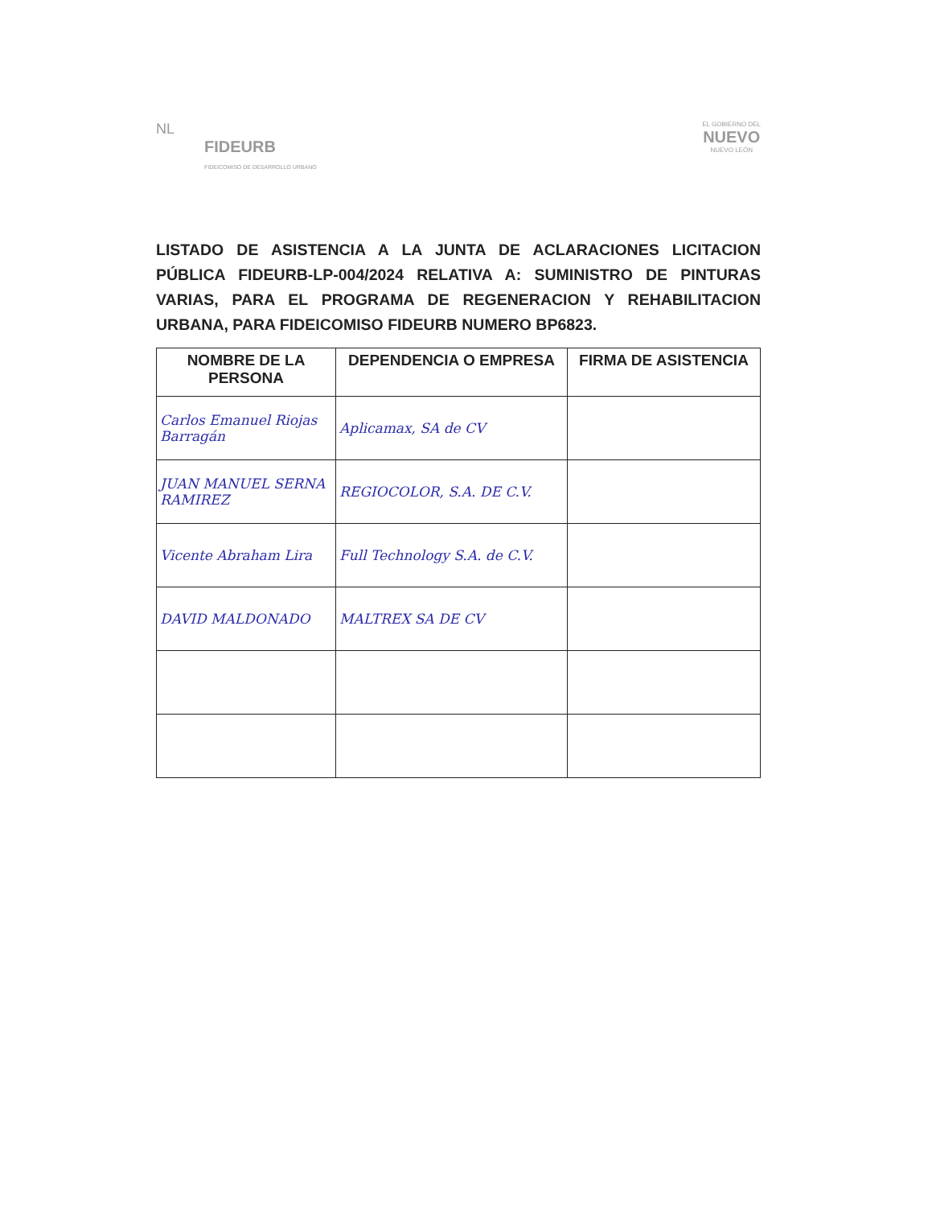NL
FIDEURB
FIDEICOMISO DE DESARROLLO URBANO
EL GOBIERNO DEL
NUEVO
NUEVO LEÓN
LISTADO DE ASISTENCIA A LA JUNTA DE ACLARACIONES LICITACION PÚBLICA FIDEURB-LP-004/2024 RELATIVA A: SUMINISTRO DE PINTURAS VARIAS, PARA EL PROGRAMA DE REGENERACION Y REHABILITACION URBANA, PARA FIDEICOMISO FIDEURB NUMERO BP6823.
| NOMBRE DE LA PERSONA | DEPENDENCIA O EMPRESA | FIRMA DE ASISTENCIA |
| --- | --- | --- |
| Carlos Emanuel Riojas Barragán | Aplicamax, SA de CV | |
| JUAN MANUEL SERNA RAMIREZ | REGIOCOLOR, S.A. DE C.V. | |
| Vicente Abraham Lira | Full Technology S.A. de C.V. | |
| DAVID MALDONADO | MALTREX SA DE CV | |